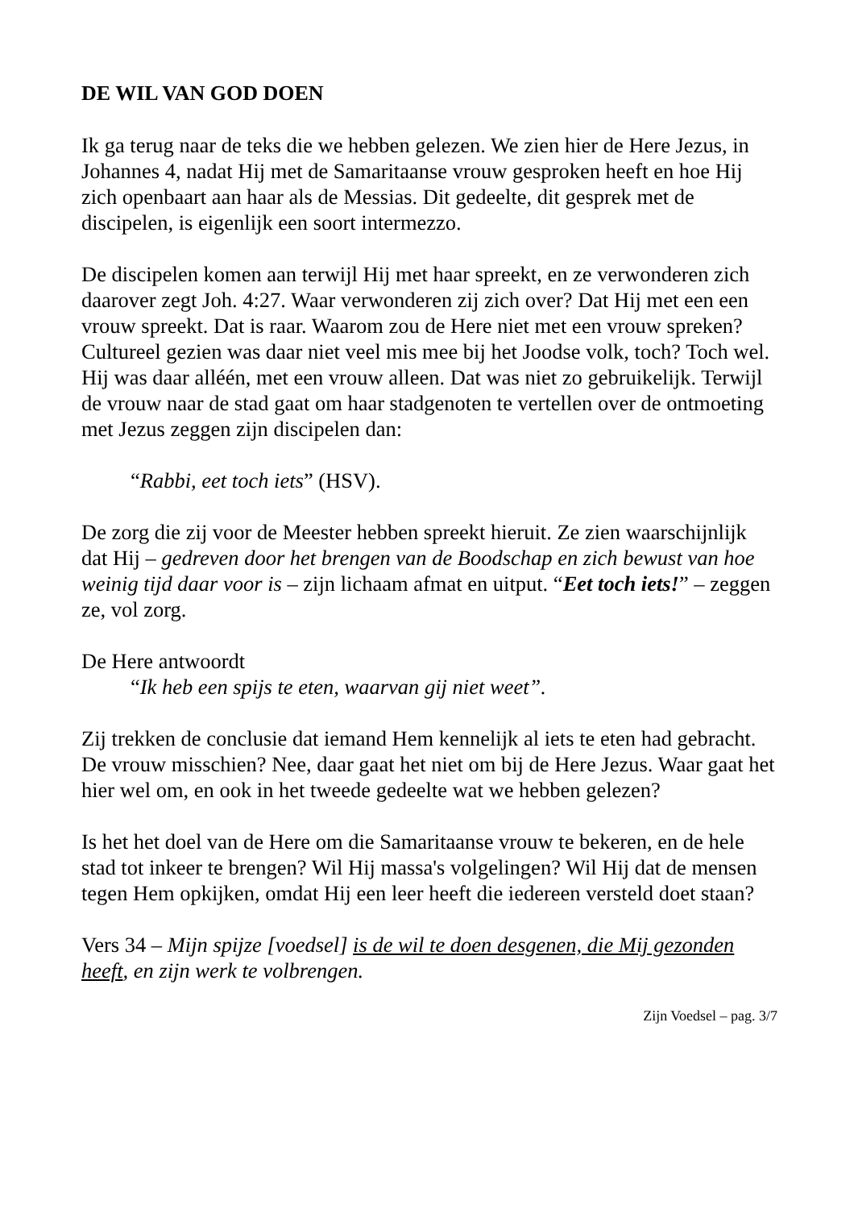DE WIL VAN GOD DOEN
Ik ga terug naar de teks die we hebben gelezen. We zien hier de Here Jezus, in Johannes 4, nadat Hij met de Samaritaanse vrouw gesproken heeft en hoe Hij zich openbaart aan haar als de Messias. Dit gedeelte, dit gesprek met de discipelen, is eigenlijk een soort intermezzo.
De discipelen komen aan terwijl Hij met haar spreekt, en ze verwonderen zich daarover zegt Joh. 4:27. Waar verwonderen zij zich over? Dat Hij met een een vrouw spreekt. Dat is raar. Waarom zou de Here niet met een vrouw spreken? Cultureel gezien was daar niet veel mis mee bij het Joodse volk, toch? Toch wel. Hij was daar alléén, met een vrouw alleen. Dat was niet zo gebruikelijk. Terwijl de vrouw naar de stad gaat om haar stadgenoten te vertellen over de ontmoeting met Jezus zeggen zijn discipelen dan:
“Rabbi, eet toch iets” (HSV).
De zorg die zij voor de Meester hebben spreekt hieruit. Ze zien waarschijnlijk dat Hij – gedreven door het brengen van de Boodschap en zich bewust van hoe weinig tijd daar voor is – zijn lichaam afmat en uitput. “Eet toch iets!” – zeggen ze, vol zorg.
De Here antwoordt
“Ik heb een spijs te eten, waarvan gij niet weet”.
Zij trekken de conclusie dat iemand Hem kennelijk al iets te eten had gebracht. De vrouw misschien? Nee, daar gaat het niet om bij de Here Jezus. Waar gaat het hier wel om, en ook in het tweede gedeelte wat we hebben gelezen?
Is het het doel van de Here om die Samaritaanse vrouw te bekeren, en de hele stad tot inkeer te brengen? Wil Hij massa's volgelingen? Wil Hij dat de mensen tegen Hem opkijken, omdat Hij een leer heeft die iedereen versteld doet staan?
Vers 34 – Mijn spijze [voedsel] is de wil te doen desgenen, die Mij gezonden heeft, en zijn werk te volbrengen.
Zijn Voedsel – pag. 3/7